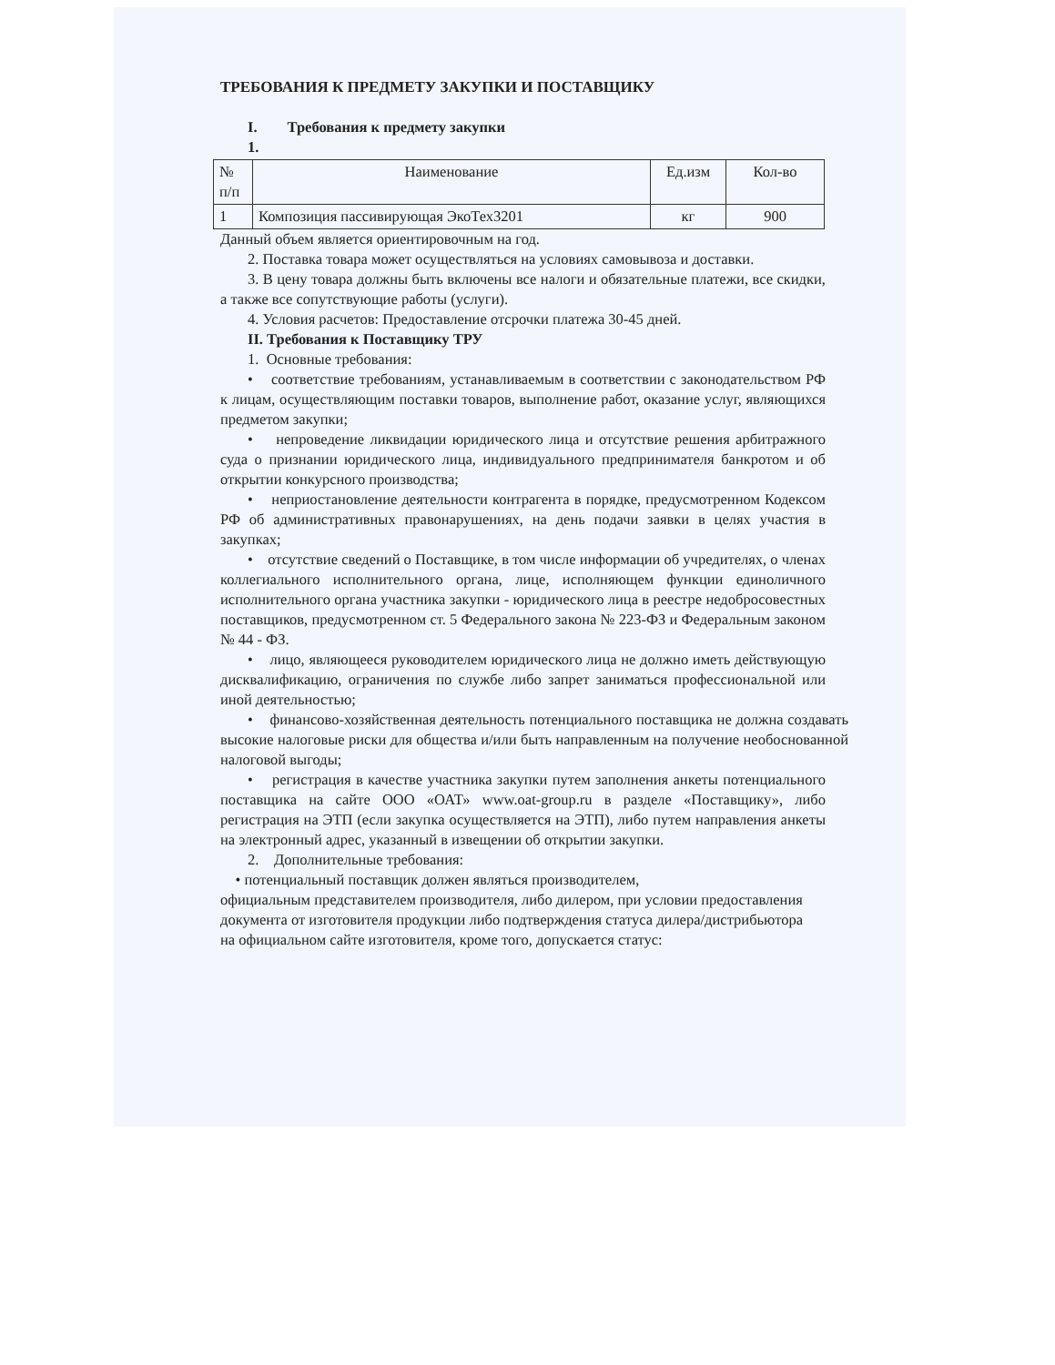ТРЕБОВАНИЯ К ПРЕДМЕТУ ЗАКУПКИ И ПОСТАВЩИКУ
I. Требования к предмету закупки
1.
| № п/п | Наименование | Ед.изм | Кол-во |
| 1 | Композиция пассивирующая ЭкоТех3201 | кг | 900 |
Данный объем является ориентировочным на год.
2. Поставка товара может осуществляться на условиях самовывоза и доставки.
3. В цену товара должны быть включены все налоги и обязательные платежи, все скидки, а также все сопутствующие работы (услуги).
4. Условия расчетов: Предоставление отсрочки платежа 30-45 дней.
II. Требования к Поставщику ТРУ
1. Основные требования:
• соответствие требованиям, устанавливаемым в соответствии с законодательством РФ к лицам, осуществляющим поставки товаров, выполнение работ, оказание услуг, являющихся предметом закупки;
• непроведение ликвидации юридического лица и отсутствие решения арбитражного суда о признании юридического лица, индивидуального предпринимателя банкротом и об открытии конкурсного производства;
• неприостановление деятельности контрагента в порядке, предусмотренном Кодексом РФ об административных правонарушениях, на день подачи заявки в целях участия в закупках;
• отсутствие сведений о Поставщике, в том числе информации об учредителях, о членах коллегиального исполнительного органа, лице, исполняющем функции единоличного исполнительного органа участника закупки - юридического лица в реестре недобросовестных поставщиков, предусмотренном ст. 5 Федерального закона № 223-ФЗ и Федеральным законом № 44 - ФЗ.
• лицо, являющееся руководителем юридического лица не должно иметь действующую дисквалификацию, ограничения по службе либо запрет заниматься профессиональной или иной деятельностью;
• финансово-хозяйственная деятельность потенциального поставщика не должна создавать высокие налоговые риски для общества и/или быть направленным на получение необоснованной налоговой выгоды;
• регистрация в качестве участника закупки путем заполнения анкеты потенциального поставщика на сайте ООО «ОАТ» www.oat-group.ru в разделе «Поставщику», либо регистрация на ЭТП (если закупка осуществляется на ЭТП), либо путем направления анкеты на электронный адрес, указанный в извещении об открытии закупки.
2. Дополнительные требования:
• потенциальный поставщик должен являться производителем,
официальным представителем производителя, либо дилером, при условии предоставления документа от изготовителя продукции либо подтверждения статуса дилера/дистрибьютора на официальном сайте изготовителя, кроме того, допускается статус: